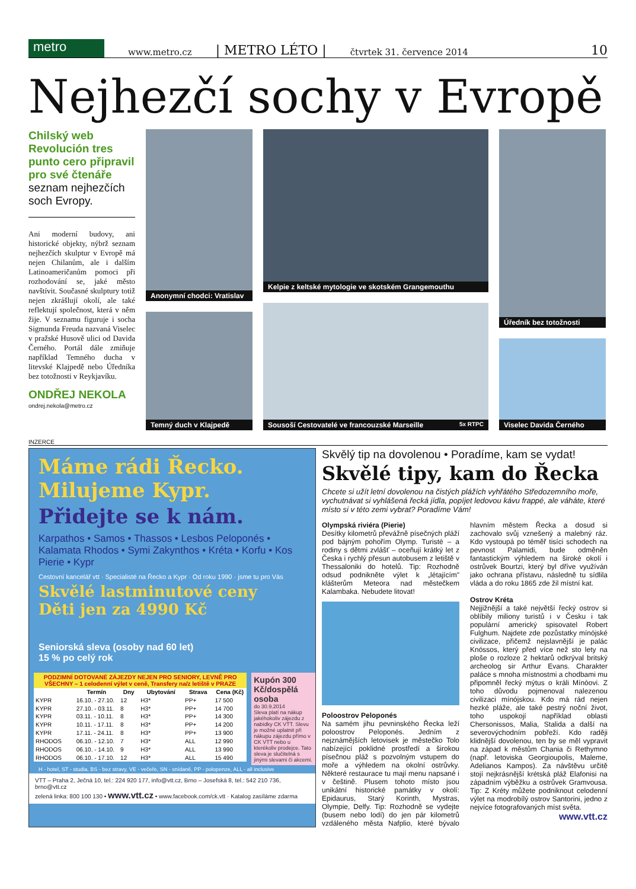metro
www.metro.cz | METRO LÉTO | čtvrtek 31. července 2014 10
Nejhezčí sochy v Evropě
Chilský web Revolución tres punto cero připravil pro své čtenáře seznam nejhezčích soch Evropy.
Ani moderní budovy, ani historické objekty, nýbrž seznam nejhezčích skulptur v Evropě má nejen Chilanům, ale i dalším Latinoameričanům pomoci při rozhodování se, jaké město navštívit. Současné skulptury totiž nejen zkrášlují okolí, ale také reflektují společnost, která v něm žije. V seznamu figuruje i socha Sigmunda Freuda nazvaná Viselec v pražské Husově ulici od Davida Černého. Portál dále zmiňuje například Temného ducha v litevské Klajpedě nebo Úředníka bez totožnosti v Reykjavíku.
ONDŘEJ NEKOLA
ondrej.nekola@metro.cz
Anonymní chodci: Vratislav
Temný duch v Klajpedě
Kelpie z keltské mytologie ve skotském Grangemouthu
Sousoší Cestovatelé ve francouzské Marseille 5x RTPC
Úředník bez totožnosti
Viselec Davida Černého
INZERCE
Máme rádi Řecko.
Milujeme Kypr.
Přidejte se k nám.
Karpathos • Samos • Thassos • Lesbos Peloponés • Kalamata Rhodos • Symi Zakynthos • Kréta • Korfu • Kos Pierie • Kypr
Cestovní kancelář vtt · Specialisté na Řecko a Kypr · Od roku 1990 · jsme tu pro Vás
Skvělé lastminutové ceny
Děti jen za 4990 Kč
Seniorská sleva (osoby nad 60 let)
15 % po celý rok
| PODZIMNÍ DOTOVANÉ ZÁJEZDY NEJEN PRO SENIORY, LEVNĚ PRO VŠECHNY – 1 celodenní výlet v ceně, Transfery na/z letiště v PRAZE | | | | | |
| --- | --- | --- | --- | --- | --- |
| | Termín | Dny | Ubytování | Strava | Cena (Kč) |
| KYPR | 16.10. - 27.10. | 12 | H3* | PP+ | 17 500 |
| KYPR | 27.10. - 03.11. | 8 | H3* | PP+ | 14 700 |
| KYPR | 03.11. - 10.11. | 8 | H3* | PP+ | 14 300 |
| KYPR | 10.11. - 17.11. | 8 | H3* | PP+ | 14 200 |
| KYPR | 17.11. - 24.11. | 8 | H3* | PP+ | 13 900 |
| RHODOS | 06.10. - 12.10. | 7 | H3* | ALL | 12 990 |
| RHODOS | 06.10. - 14.10. | 9 | H3* | ALL | 13 990 |
| RHODOS | 06.10. - 17.10. | 12 | H3* | ALL | 15 490 |
Kupón 300 Kč/dospělá osoba
do 30.9.2014
Sleva platí na nákup jakéhokoliv zájezdu z nabídky CK VTT. Slevu je možné uplatnit při nákupu zájezdu přímo v CK VTT nebo u kterékoliv prodejce. Tato sleva je slučitelná s jinými slevami či akcemi.
H - hotel, ST - studia, BS - bez stravy, VE - večeře, SN - snídaně, PP - polopenze, ALL - all inclusive
VTT – Praha 2, Ječná 10, tel.: 224 920 177, info@vtt.cz, Brno – Josefská 8, tel.: 542 210 736, brno@vtt.cz
zelená linka: 800 100 130 • www.vtt.cz • www.facebook.com/ck.vtt · Katalog zasíláme zdarma
Skvělý tip na dovolenou • Poradíme, kam se vydat!
Skvělé tipy, kam do Řecka
Chcete si užít letní dovolenou na čistých plážích vyhřátého Středozemního moře, vychutnávat si vyhlášená řecká jídla, popíjet ledovou kávu frappé, ale váháte, které místo si v této zemi vybrat? Poradíme Vám!
Olympská riviéra (Pierie)
Desítky kilometrů převážně písečných pláží pod bájným pohořím Olymp. Turisté – a rodiny s dětmi zvlášť – oceňují krátký let z Česka i rychlý přesun autobusem z letiště v Thessaloniki do hotelů. Tip: Rozhodně odsud podnikněte výlet k „létajícím" klášterům Meteora nad městečkem Kalambaka. Nebudete litovat!
Poloostrov Peloponés
Na samém jihu pevninského Řecka leží poloostrov Peloponés. Jedním z nejznámějších letovisek je městečko Tolo nabízející poklidné prostředí a širokou písečnou pláž s pozvolným vstupem do moře a výhledem na okolní ostrůvky. Některé restaurace tu mají menu napsané i v češtině. Plusem tohoto místo jsou unikátní historické památky v okolí: Epidaurus, Starý Korinth, Mystras, Olympie, Delfy. Tip: Rozhodně se vydejte (busem nebo lodí) do jen pár kilometrů vzdáleného města Nafplio, které bývalo hlavním městem Řecka a dosud si zachovalo svůj vznešený a malebný ráz. Kdo vystoupá po téměř tisíci schodech na pevnost Palamidi, bude odměněn fantastickým výhledem na široké okolí i ostrůvek Bourtzi, který byl dříve využíván jako ochrana přístavu, následně tu sídlila vláda a do roku 1865 zde žil místní kat.
Ostrov Kréta
Nejjižnější a také největší řecký ostrov si oblíbily miliony turistů i v Česku i tak populární americký spisovatel Robert Fulghum. Najdete zde pozůstatky mínójské civilizace, přičemž nejslavnější je palác Knóssos, který před více než sto lety na ploše o rozloze 2 hektarů odkrýval britský archeolog sir Arthur Evans. Charakter paláce s mnoha místnostmi a chodbami mu připomněl řecký mýtus o králi Mínóovi. Z toho důvodu pojmenoval nalezenou civilizaci mínójskou. Kdo má rád nejen hezké pláže, ale také pestrý noční život, toho uspokojí například oblasti Chersonissos, Malia, Stalida a další na severovýchodním pobřeží. Kdo raději klidnější dovolenou, ten by se měl vypravit na západ k městům Chania či Rethymno (např. letoviska Georgioupolis, Maleme, Adelianos Kampos). Za návštěvu určitě stojí nejkrásnější krétská pláž Elafonisi na západním výběžku a ostrůvek Gramvousa. Tip: Z Kréty můžete podniknout celodenní výlet na modrobílý ostrov Santorini, jedno z nejvíce fotografovaných míst světa.
www.vtt.cz